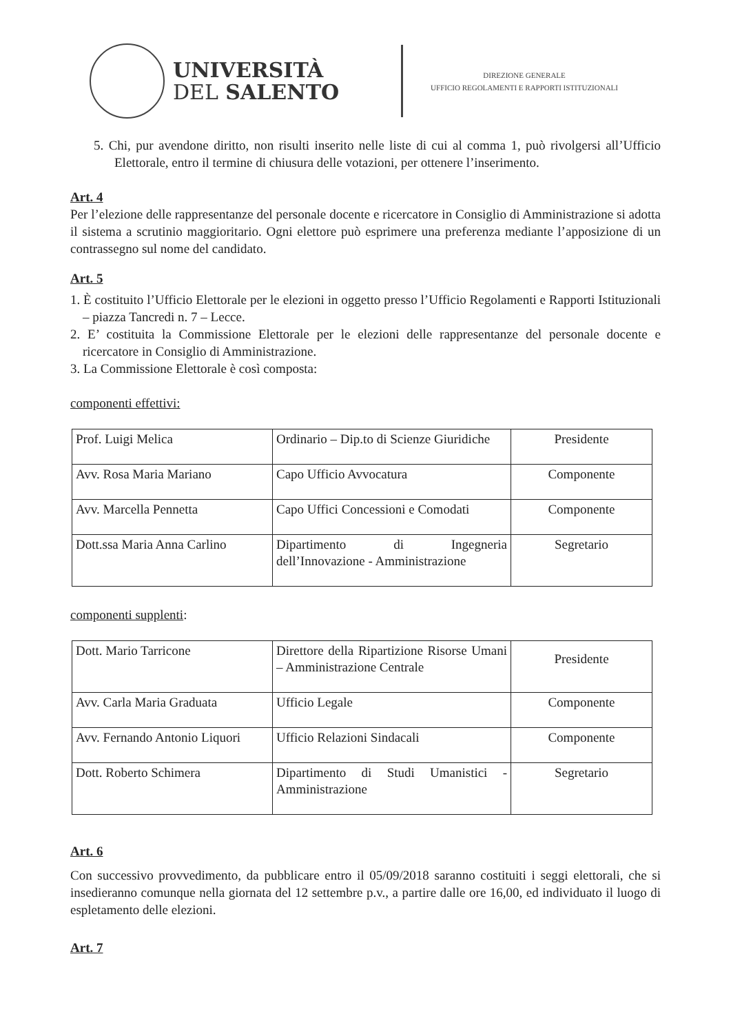UNIVERSITÀ
DEL SALENTO
DIREZIONE GENERALE
UFFICIO REGOLAMENTI E RAPPORTI ISTITUZIONALI
5. Chi, pur avendone diritto, non risulti inserito nelle liste di cui al comma 1, può rivolgersi all’Ufficio Elettorale, entro il termine di chiusura delle votazioni, per ottenere l’inserimento.
Art. 4
Per l’elezione delle rappresentanze del personale docente e ricercatore in Consiglio di Amministrazione si adotta il sistema a scrutinio maggioritario. Ogni elettore può esprimere una preferenza mediante l’apposizione di un contrassegno sul nome del candidato.
Art. 5
1. È costituito l’Ufficio Elettorale per le elezioni in oggetto presso l’Ufficio Regolamenti e Rapporti Istituzionali – piazza Tancredi n. 7 – Lecce.
2. E’ costituita la Commissione Elettorale per le elezioni delle rappresentanze del personale docente e ricercatore in Consiglio di Amministrazione.
3. La Commissione Elettorale è così composta:
componenti effettivi:
| Prof. Luigi Melica | Ordinario – Dip.to di Scienze Giuridiche | Presidente |
| Avv. Rosa Maria Mariano | Capo Ufficio Avvocatura | Componente |
| Avv. Marcella Pennetta | Capo Uffici Concessioni e Comodati | Componente |
| Dott.ssa Maria Anna Carlino | Dipartimento di Ingegneria dell’Innovazione - Amministrazione | Segretario |
componenti supplenti:
| Dott. Mario Tarricone | Direttore della Ripartizione Risorse Umani – Amministrazione Centrale | Presidente |
| Avv. Carla Maria Graduata | Ufficio Legale | Componente |
| Avv. Fernando Antonio Liquori | Ufficio Relazioni Sindacali | Componente |
| Dott. Roberto Schimera | Dipartimento di Studi Umanistici - Amministrazione | Segretario |
Art. 6
Con successivo provvedimento, da pubblicare entro il 05/09/2018 saranno costituiti i seggi elettorali, che si insedieranno comunque nella giornata del 12 settembre p.v., a partire dalle ore 16,00, ed individuato il luogo di espletamento delle elezioni.
Art. 7